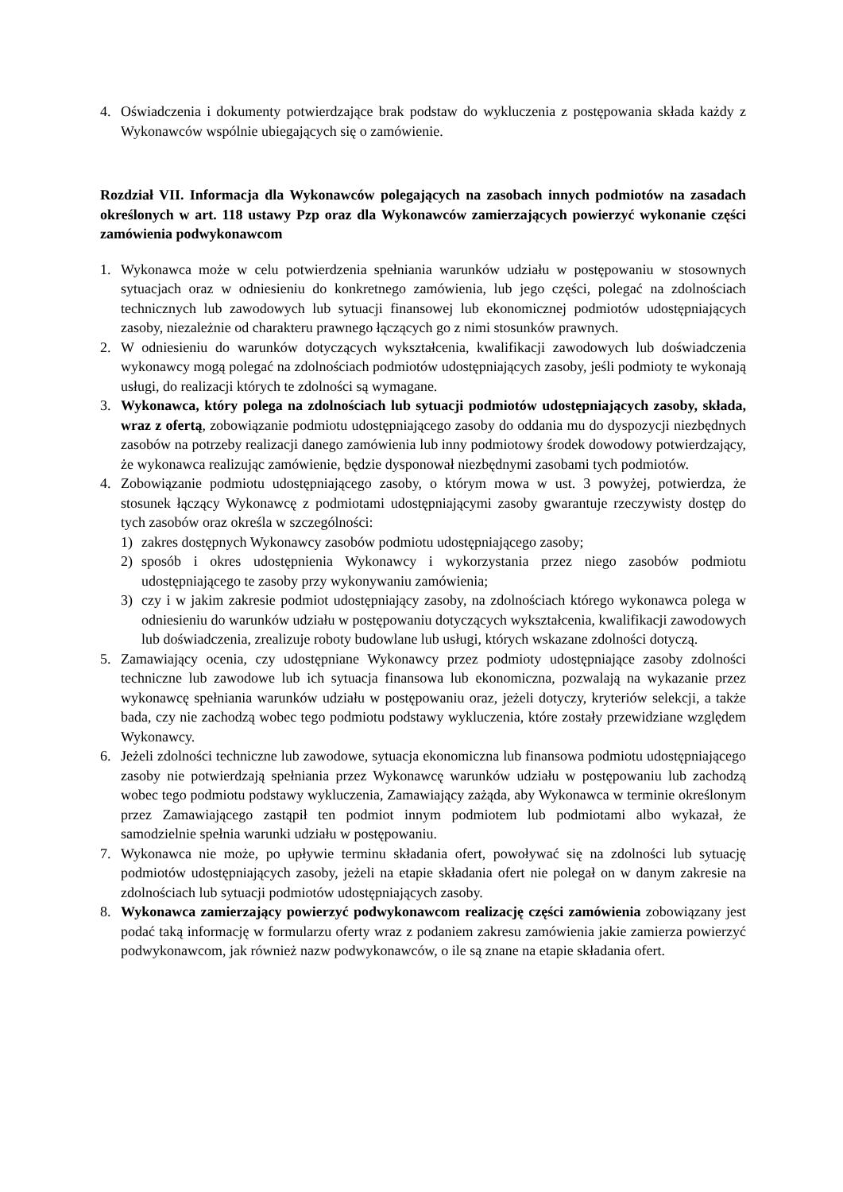4. Oświadczenia i dokumenty potwierdzające brak podstaw do wykluczenia z postępowania składa każdy z Wykonawców wspólnie ubiegających się o zamówienie.
Rozdział VII. Informacja dla Wykonawców polegających na zasobach innych podmiotów na zasadach określonych w art. 118 ustawy Pzp oraz dla Wykonawców zamierzających powierzyć wykonanie części zamówienia podwykonawcom
1. Wykonawca może w celu potwierdzenia spełniania warunków udziału w postępowaniu w stosownych sytuacjach oraz w odniesieniu do konkretnego zamówienia, lub jego części, polegać na zdolnościach technicznych lub zawodowych lub sytuacji finansowej lub ekonomicznej podmiotów udostępniających zasoby, niezależnie od charakteru prawnego łączących go z nimi stosunków prawnych.
2. W odniesieniu do warunków dotyczących wykształcenia, kwalifikacji zawodowych lub doświadczenia wykonawcy mogą polegać na zdolnościach podmiotów udostępniających zasoby, jeśli podmioty te wykonają usługi, do realizacji których te zdolności są wymagane.
3. Wykonawca, który polega na zdolnościach lub sytuacji podmiotów udostępniających zasoby, składa, wraz z ofertą, zobowiązanie podmiotu udostępniającego zasoby do oddania mu do dyspozycji niezbędnych zasobów na potrzeby realizacji danego zamówienia lub inny podmiotowy środek dowodowy potwierdzający, że wykonawca realizując zamówienie, będzie dysponował niezbędnymi zasobami tych podmiotów.
4. Zobowiązanie podmiotu udostępniającego zasoby, o którym mowa w ust. 3 powyżej, potwierdza, że stosunek łączący Wykonawcę z podmiotami udostępniającymi zasoby gwarantuje rzeczywisty dostęp do tych zasobów oraz określa w szczególności:
1) zakres dostępnych Wykonawcy zasobów podmiotu udostępniającego zasoby;
2) sposób i okres udostępnienia Wykonawcy i wykorzystania przez niego zasobów podmiotu udostępniającego te zasoby przy wykonywaniu zamówienia;
3) czy i w jakim zakresie podmiot udostępniający zasoby, na zdolnościach którego wykonawca polega w odniesieniu do warunków udziału w postępowaniu dotyczących wykształcenia, kwalifikacji zawodowych lub doświadczenia, zrealizuje roboty budowlane lub usługi, których wskazane zdolności dotyczą.
5. Zamawiający ocenia, czy udostępniane Wykonawcy przez podmioty udostępniające zasoby zdolności techniczne lub zawodowe lub ich sytuacja finansowa lub ekonomiczna, pozwalają na wykazanie przez wykonawcę spełniania warunków udziału w postępowaniu oraz, jeżeli dotyczy, kryteriów selekcji, a także bada, czy nie zachodzą wobec tego podmiotu podstawy wykluczenia, które zostały przewidziane względem Wykonawcy.
6. Jeżeli zdolności techniczne lub zawodowe, sytuacja ekonomiczna lub finansowa podmiotu udostępniającego zasoby nie potwierdzają spełniania przez Wykonawcę warunków udziału w postępowaniu lub zachodzą wobec tego podmiotu podstawy wykluczenia, Zamawiający zażąda, aby Wykonawca w terminie określonym przez Zamawiającego zastąpił ten podmiot innym podmiotem lub podmiotami albo wykazał, że samodzielnie spełnia warunki udziału w postępowaniu.
7. Wykonawca nie może, po upływie terminu składania ofert, powoływać się na zdolności lub sytuację podmiotów udostępniających zasoby, jeżeli na etapie składania ofert nie polegał on w danym zakresie na zdolnościach lub sytuacji podmiotów udostępniających zasoby.
8. Wykonawca zamierzający powierzyć podwykonawcom realizację części zamówienia zobowiązany jest podać taką informację w formularzu oferty wraz z podaniem zakresu zamówienia jakie zamierza powierzyć podwykonawcom, jak również nazw podwykonawców, o ile są znane na etapie składania ofert.